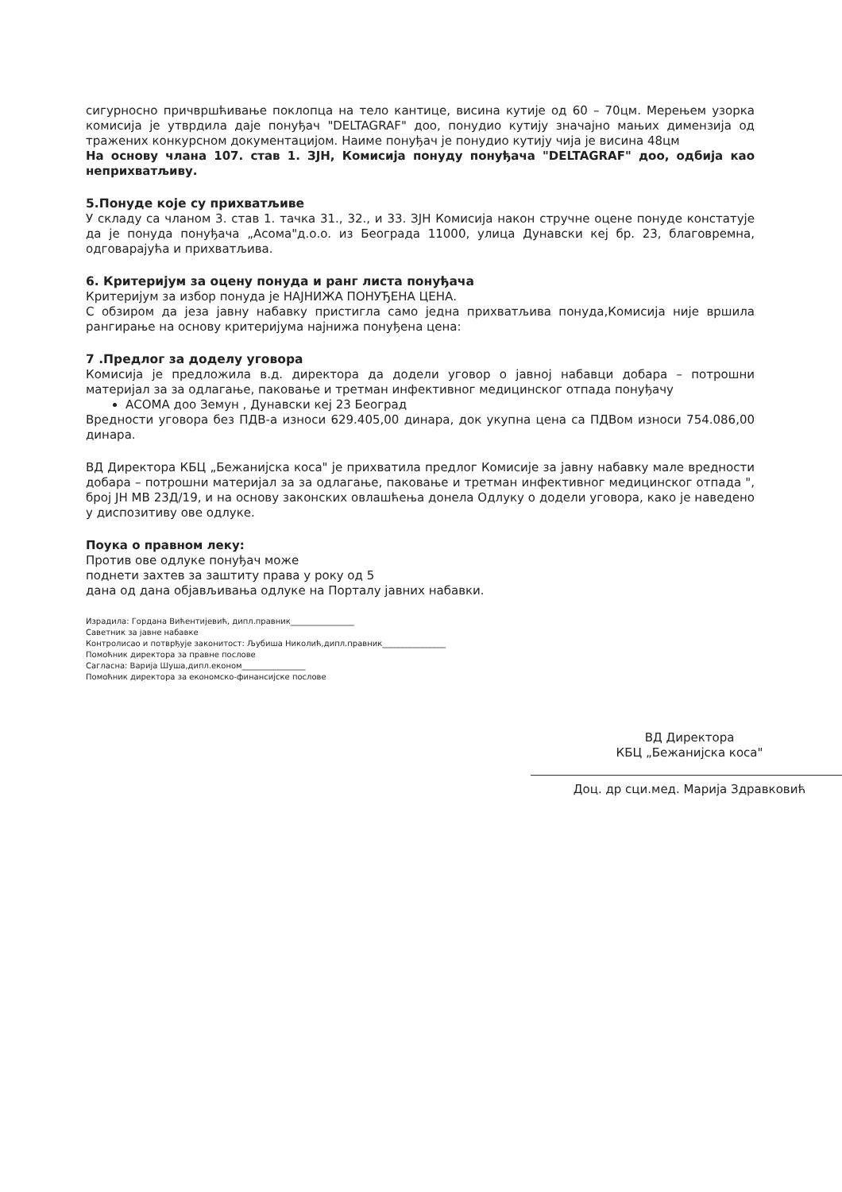сигурносно причвршћивање поклопца на тело кантице, висина кутије од 60 – 70цм. Мерењем узорка комисија је утврдила даје понуђач "DELTAGRAF" доо, понудио кутију значајно мањих димензија од тражених конкурсном документацијом. Наиме понуђач је понудио кутију чија је висина 48цм
На основу члана 107. став 1. ЗЈН, Комисија понуду понуђача "DELTAGRAF" доо, одбија као неприхватљиву.
5.Понуде које су прихватљиве
У складу са чланом 3. став 1. тачка 31., 32., и 33. ЗЈН Комисија након стручне оцене понуде констатује да је понуда понуђача „Асома"д.о.о. из Београда 11000, улица Дунавски кеј бр. 23, благовремна, одговарајућа и прихватљива.
6. Критеријум за оцену понуда и ранг листа понуђача
Критеријум за избор понуда је НАЈНИЖА ПОНУЂЕНА ЦЕНА.
С обзиром да језа јавну набавку пристигла само једна прихватљива понуда,Комисија није вршила рангирање на основу критеријума најнижа понуђена цена:
7 .Предлог за доделу уговора
Комисија је предложила в.д. директора да додели уговор о јавној набавци добара – потрошни материјал за за одлагање, паковање и третман инфективног медицинског отпада понуђачу
АСОМА доо Земун , Дунавски кеј 23 Београд
Вредности уговора без ПДВ-а износи 629.405,00 динара, док укупна цена са ПДВом износи 754.086,00 динара.
ВД Директора КБЦ „Бежанијска коса" је прихватила предлог Комисије за јавну набавку мале вредности добара – потрошни материјал за за одлагање, паковање и третман инфективног медицинског отпада ", број ЈН МВ 23Д/19, и на основу законских овлашћења донела Одлуку о додели уговора, како је наведено у диспозитиву ове одлуке.
Поука о правном леку:
Против ове одлуке понуђач може
поднети захтев за заштиту права у року од 5
дана од дана објављивања одлуке на Порталу јавних набавки.
Израдила: Гордана Вићентијевић, дипл.правник________________
Саветник за јавне набавке
Контролисао и потврђује законитост: Љубиша Николић,дипл.правник________________
Помоћник директора за правне послове
Сагласна: Варија Шуша,дипл.економ________________
Помоћник директора за економско-финансијске послове
ВД Директора
КБЦ „Бежанијска коса"
Доц. др сци.мед. Марија Здравковић